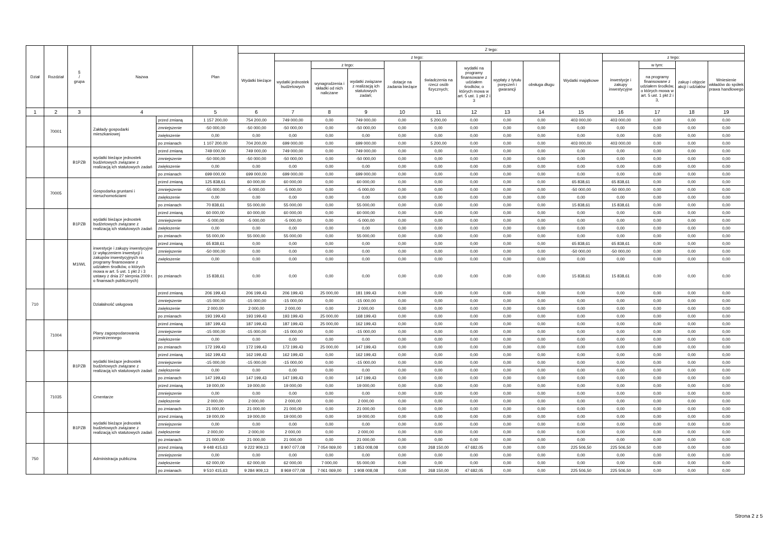| Dział | Rozdział | § / grupa | Nazwa | | Plan | Z tego: | | | | | | | | | | | | | |
| --- | --- | --- | --- | --- | --- | --- | --- | --- | --- | --- | --- | --- | --- | --- | --- | --- | --- | --- | --- |
| | | | | | | Wydatki bieżące | z tego: | | | | | | | | Wydatki majątkowe | z tego: | | | |
| | | | | | | | wydatki jednostek budżetowych | z tego: | | dotacje na zadania bieżące | świadczenia na rzecz osób fizycznych; | wydatki na programy finansowane z udziałem środków, o których mowa w art. 5 ust. 1 pkt 2 i 3 | wypłaty z tytułu poręczeń i gwarancji | obsługa długu | | inwestycje i zakupy inwestycyjne | w tym: | zakup i objęcie akcji i udziałów | Wniesienie wkładów do spółek prawa handlowego |
| | | | | | | | | wynagrodzenia i składki od nich naliczane | wydatki związane z realizacją ich statutowych zadań; | | | | | | | | na programy finansowane z udziałem środków, o których mowa w art. 5 ust. 1 pkt 2 i 3, | | |
| 1 | 2 | 3 | 4 | | 5 | 6 | 7 | 8 | 9 | 10 | 11 | 12 | 13 | 14 | 15 | 16 | 17 | 18 | 19 |
| | 70001 | | Zakłady gospodarki mieszkaniowej | przed zmianą | 1 157 200,00 | 754 200,00 | 749 000,00 | 0,00 | 749 000,00 | 0,00 | 5 200,00 | 0,00 | 0,00 | 0,00 | 403 000,00 | 403 000,00 | 0,00 | 0,00 | 0,00 |
| | | | | zmniejszenie | -50 000,00 | -50 000,00 | -50 000,00 | 0,00 | -50 000,00 | 0,00 | 0,00 | 0,00 | 0,00 | 0,00 | 0,00 | 0,00 | 0,00 | 0,00 | 0,00 |
| | | | | zwiększenie | 0,00 | 0,00 | 0,00 | 0,00 | 0,00 | 0,00 | 0,00 | 0,00 | 0,00 | 0,00 | 0,00 | 0,00 | 0,00 | 0,00 | 0,00 |
| | | | | po zmianach | 1 107 200,00 | 704 200,00 | 699 000,00 | 0,00 | 699 000,00 | 0,00 | 5 200,00 | 0,00 | 0,00 | 0,00 | 403 000,00 | 403 000,00 | 0,00 | 0,00 | 0,00 |
| | | B1PZB | wydatki bieżące jednostek budżetowych związane z realizacją ich statutowych zadań | przed zmianą | 749 000,00 | 749 000,00 | 749 000,00 | 0,00 | 749 000,00 | 0,00 | 0,00 | 0,00 | 0,00 | 0,00 | 0,00 | 0,00 | 0,00 | 0,00 | 0,00 |
| | | | | zmniejszenie | -50 000,00 | -50 000,00 | -50 000,00 | 0,00 | -50 000,00 | 0,00 | 0,00 | 0,00 | 0,00 | 0,00 | 0,00 | 0,00 | 0,00 | 0,00 | 0,00 |
| | | | | zwiększenie | 0,00 | 0,00 | 0,00 | 0,00 | 0,00 | 0,00 | 0,00 | 0,00 | 0,00 | 0,00 | 0,00 | 0,00 | 0,00 | 0,00 | 0,00 |
| | | | | po zmianach | 699 000,00 | 699 000,00 | 699 000,00 | 0,00 | 699 000,00 | 0,00 | 0,00 | 0,00 | 0,00 | 0,00 | 0,00 | 0,00 | 0,00 | 0,00 | 0,00 |
| | 70005 | | Gospodarka gruntami i nieruchomościami | przed zmianą | 125 838,61 | 60 000,00 | 60 000,00 | 0,00 | 60 000,00 | 0,00 | 0,00 | 0,00 | 0,00 | 0,00 | 65 838,61 | 65 838,61 | 0,00 | 0,00 | 0,00 |
| | | | | zmniejszenie | -55 000,00 | -5 000,00 | -5 000,00 | 0,00 | -5 000,00 | 0,00 | 0,00 | 0,00 | 0,00 | 0,00 | -50 000,00 | -50 000,00 | 0,00 | 0,00 | 0,00 |
| | | | | zwiększenie | 0,00 | 0,00 | 0,00 | 0,00 | 0,00 | 0,00 | 0,00 | 0,00 | 0,00 | 0,00 | 0,00 | 0,00 | 0,00 | 0,00 | 0,00 |
| | | | | po zmianach | 70 838,61 | 55 000,00 | 55 000,00 | 0,00 | 55 000,00 | 0,00 | 0,00 | 0,00 | 0,00 | 0,00 | 15 838,61 | 15 838,61 | 0,00 | 0,00 | 0,00 |
| | | B1PZB | wydatki bieżące jednostek budżetowych związane z realizacją ich statutowych zadań | przed zmianą | 60 000,00 | 60 000,00 | 60 000,00 | 0,00 | 60 000,00 | 0,00 | 0,00 | 0,00 | 0,00 | 0,00 | 0,00 | 0,00 | 0,00 | 0,00 | 0,00 |
| | | | | zmniejszenie | -5 000,00 | -5 000,00 | -5 000,00 | 0,00 | -5 000,00 | 0,00 | 0,00 | 0,00 | 0,00 | 0,00 | 0,00 | 0,00 | 0,00 | 0,00 | 0,00 |
| | | | | zwiększenie | 0,00 | 0,00 | 0,00 | 0,00 | 0,00 | 0,00 | 0,00 | 0,00 | 0,00 | 0,00 | 0,00 | 0,00 | 0,00 | 0,00 | 0,00 |
| | | | | po zmianach | 55 000,00 | 55 000,00 | 55 000,00 | 0,00 | 55 000,00 | 0,00 | 0,00 | 0,00 | 0,00 | 0,00 | 0,00 | 0,00 | 0,00 | 0,00 | 0,00 |
| | | M1IWL | inwestycje i zakupy inwestycyjne (z wyłączeniem inwestycji i zakupów inwestycyjnych na programy finansowane z udziałem środków, o których mowa w art. 5 ust. 1 pkt 2 i 3 ustawy z dnia 27 sierpnia 2009 r. o finansach publicznych) | przed zmianą | 65 838,61 | 0,00 | 0,00 | 0,00 | 0,00 | 0,00 | 0,00 | 0,00 | 0,00 | 0,00 | 65 838,61 | 65 838,61 | 0,00 | 0,00 | 0,00 |
| | | | | zmniejszenie | -50 000,00 | 0,00 | 0,00 | 0,00 | 0,00 | 0,00 | 0,00 | 0,00 | 0,00 | 0,00 | -50 000,00 | -50 000,00 | 0,00 | 0,00 | 0,00 |
| | | | | zwiększenie | 0,00 | 0,00 | 0,00 | 0,00 | 0,00 | 0,00 | 0,00 | 0,00 | 0,00 | 0,00 | 0,00 | 0,00 | 0,00 | 0,00 | 0,00 |
| | | | | po zmianach | 15 838,61 | 0,00 | 0,00 | 0,00 | 0,00 | 0,00 | 0,00 | 0,00 | 0,00 | 0,00 | 15 838,61 | 15 838,61 | 0,00 | 0,00 | 0,00 |
| 710 | | | Działalność usługowa | przed zmianą | 206 199,43 | 206 199,43 | 206 199,43 | 25 000,00 | 181 199,43 | 0,00 | 0,00 | 0,00 | 0,00 | 0,00 | 0,00 | 0,00 | 0,00 | 0,00 | 0,00 |
| | | | | zmniejszenie | -15 000,00 | -15 000,00 | -15 000,00 | 0,00 | -15 000,00 | 0,00 | 0,00 | 0,00 | 0,00 | 0,00 | 0,00 | 0,00 | 0,00 | 0,00 | 0,00 |
| | | | | zwiększenie | 2 000,00 | 2 000,00 | 2 000,00 | 0,00 | 2 000,00 | 0,00 | 0,00 | 0,00 | 0,00 | 0,00 | 0,00 | 0,00 | 0,00 | 0,00 | 0,00 |
| | | | | po zmianach | 193 199,43 | 193 199,43 | 193 199,43 | 25 000,00 | 168 199,43 | 0,00 | 0,00 | 0,00 | 0,00 | 0,00 | 0,00 | 0,00 | 0,00 | 0,00 | 0,00 |
| | 71004 | | Plany zagospodarowania przestrzennego | przed zmianą | 187 199,43 | 187 199,43 | 187 199,43 | 25 000,00 | 162 199,43 | 0,00 | 0,00 | 0,00 | 0,00 | 0,00 | 0,00 | 0,00 | 0,00 | 0,00 | 0,00 |
| | | | | zmniejszenie | -15 000,00 | -15 000,00 | -15 000,00 | 0,00 | -15 000,00 | 0,00 | 0,00 | 0,00 | 0,00 | 0,00 | 0,00 | 0,00 | 0,00 | 0,00 | 0,00 |
| | | | | zwiększenie | 0,00 | 0,00 | 0,00 | 0,00 | 0,00 | 0,00 | 0,00 | 0,00 | 0,00 | 0,00 | 0,00 | 0,00 | 0,00 | 0,00 | 0,00 |
| | | | | po zmianach | 172 199,43 | 172 199,43 | 172 199,43 | 25 000,00 | 147 199,43 | 0,00 | 0,00 | 0,00 | 0,00 | 0,00 | 0,00 | 0,00 | 0,00 | 0,00 | 0,00 |
| | | B1PZB | wydatki bieżące jednostek budżetowych związane z realizacją ich statutowych zadań | przed zmianą | 162 199,43 | 162 199,43 | 162 199,43 | 0,00 | 162 199,43 | 0,00 | 0,00 | 0,00 | 0,00 | 0,00 | 0,00 | 0,00 | 0,00 | 0,00 | 0,00 |
| | | | | zmniejszenie | -15 000,00 | -15 000,00 | -15 000,00 | 0,00 | -15 000,00 | 0,00 | 0,00 | 0,00 | 0,00 | 0,00 | 0,00 | 0,00 | 0,00 | 0,00 | 0,00 |
| | | | | zwiększenie | 0,00 | 0,00 | 0,00 | 0,00 | 0,00 | 0,00 | 0,00 | 0,00 | 0,00 | 0,00 | 0,00 | 0,00 | 0,00 | 0,00 | 0,00 |
| | | | | po zmianach | 147 199,43 | 147 199,43 | 147 199,43 | 0,00 | 147 199,43 | 0,00 | 0,00 | 0,00 | 0,00 | 0,00 | 0,00 | 0,00 | 0,00 | 0,00 | 0,00 |
| | 71035 | | Cmentarze | przed zmianą | 19 000,00 | 19 000,00 | 19 000,00 | 0,00 | 19 000,00 | 0,00 | 0,00 | 0,00 | 0,00 | 0,00 | 0,00 | 0,00 | 0,00 | 0,00 | 0,00 |
| | | | | zmniejszenie | 0,00 | 0,00 | 0,00 | 0,00 | 0,00 | 0,00 | 0,00 | 0,00 | 0,00 | 0,00 | 0,00 | 0,00 | 0,00 | 0,00 | 0,00 |
| | | | | zwiększenie | 2 000,00 | 2 000,00 | 2 000,00 | 0,00 | 2 000,00 | 0,00 | 0,00 | 0,00 | 0,00 | 0,00 | 0,00 | 0,00 | 0,00 | 0,00 | 0,00 |
| | | | | po zmianach | 21 000,00 | 21 000,00 | 21 000,00 | 0,00 | 21 000,00 | 0,00 | 0,00 | 0,00 | 0,00 | 0,00 | 0,00 | 0,00 | 0,00 | 0,00 | 0,00 |
| | | B1PZB | wydatki bieżące jednostek budżetowych związane z realizacją ich statutowych zadań | przed zmianą | 19 000,00 | 19 000,00 | 19 000,00 | 0,00 | 19 000,00 | 0,00 | 0,00 | 0,00 | 0,00 | 0,00 | 0,00 | 0,00 | 0,00 | 0,00 | 0,00 |
| | | | | zmniejszenie | 0,00 | 0,00 | 0,00 | 0,00 | 0,00 | 0,00 | 0,00 | 0,00 | 0,00 | 0,00 | 0,00 | 0,00 | 0,00 | 0,00 | 0,00 |
| | | | | zwiększenie | 2 000,00 | 2 000,00 | 2 000,00 | 0,00 | 2 000,00 | 0,00 | 0,00 | 0,00 | 0,00 | 0,00 | 0,00 | 0,00 | 0,00 | 0,00 | 0,00 |
| | | | | po zmianach | 21 000,00 | 21 000,00 | 21 000,00 | 0,00 | 21 000,00 | 0,00 | 0,00 | 0,00 | 0,00 | 0,00 | 0,00 | 0,00 | 0,00 | 0,00 | 0,00 |
| 750 | | | Administracja publiczna | przed zmianą | 9 448 415,63 | 9 222 909,13 | 8 907 077,08 | 7 054 069,00 | 1 853 008,08 | 0,00 | 268 150,00 | 47 682,05 | 0,00 | 0,00 | 225 506,50 | 225 506,50 | 0,00 | 0,00 | 0,00 |
| | | | | zmniejszenie | 0,00 | 0,00 | 0,00 | 0,00 | 0,00 | 0,00 | 0,00 | 0,00 | 0,00 | 0,00 | 0,00 | 0,00 | 0,00 | 0,00 | 0,00 |
| | | | | zwiększenie | 62 000,00 | 62 000,00 | 62 000,00 | 7 000,00 | 55 000,00 | 0,00 | 0,00 | 0,00 | 0,00 | 0,00 | 0,00 | 0,00 | 0,00 | 0,00 | 0,00 |
| | | | | po zmianach | 9 510 415,63 | 9 284 909,13 | 8 969 077,08 | 7 061 069,00 | 1 908 008,08 | 0,00 | 268 150,00 | 47 682,05 | 0,00 | 0,00 | 225 506,50 | 225 506,50 | 0,00 | 0,00 | 0,00 |
Strona 2 z 5